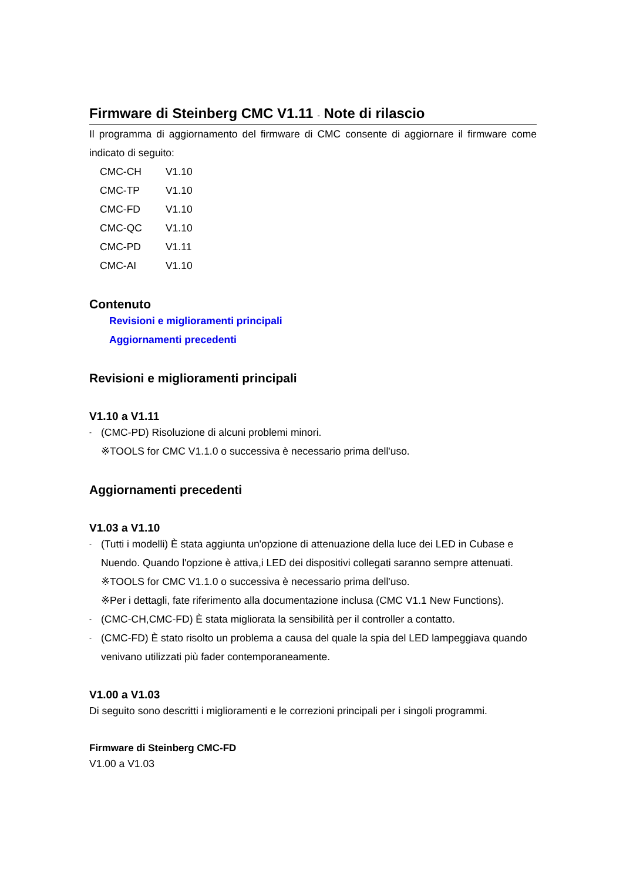Firmware di Steinberg CMC V1.11 - Note di rilascio
Il programma di aggiornamento del firmware di CMC consente di aggiornare il firmware come indicato di seguito:
| CMC-CH | V1.10 |
| CMC-TP | V1.10 |
| CMC-FD | V1.10 |
| CMC-QC | V1.10 |
| CMC-PD | V1.11 |
| CMC-AI | V1.10 |
Contenuto
Revisioni e miglioramenti principali
Aggiornamenti precedenti
Revisioni e miglioramenti principali
V1.10 a V1.11
- (CMC-PD) Risoluzione di alcuni problemi minori.
※TOOLS for CMC V1.1.0 o successiva è necessario prima dell'uso.
Aggiornamenti precedenti
V1.03 a V1.10
- (Tutti i modelli) È stata aggiunta un'opzione di attenuazione della luce dei LED in Cubase e Nuendo. Quando l'opzione è attiva,i LED dei dispositivi collegati saranno sempre attenuati.
※TOOLS for CMC V1.1.0 o successiva è necessario prima dell'uso.
※Per i dettagli, fate riferimento alla documentazione inclusa (CMC V1.1 New Functions).
- (CMC-CH,CMC-FD) È stata migliorata la sensibilità per il controller a contatto.
- (CMC-FD) È stato risolto un problema a causa del quale la spia del LED lampeggiava quando venivano utilizzati più fader contemporaneamente.
V1.00 a V1.03
Di seguito sono descritti i miglioramenti e le correzioni principali per i singoli programmi.
Firmware di Steinberg CMC-FD
V1.00 a V1.03